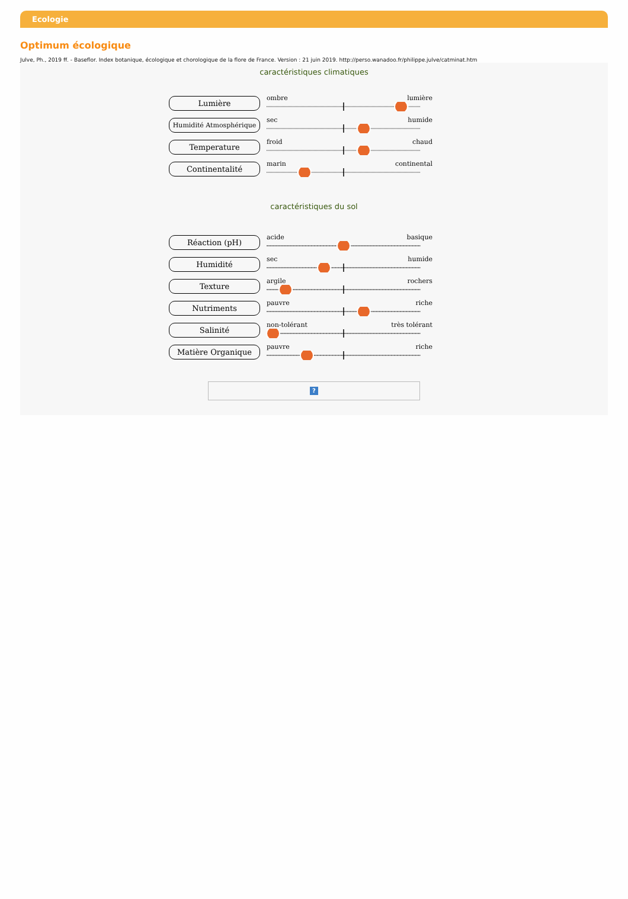Ecologie
Optimum écologique
Julve, Ph., 2019 ff. - Baseflor. Index botanique, écologique et chorologique de la flore de France. Version : 21 juin 2019. http://perso.wanadoo.fr/philippe.julve/catminat.htm
caractéristiques climatiques
Lumière
ombre lumière
Humidité Atmosphérique
sec humide
Temperature
froid chaud
Continentalité
marin continental
caractéristiques du sol
Réaction (pH)
acide basique
Humidité
sec humide
Texture
argile rochers
Nutriments
pauvre riche
Salinité
non-tolérant très tolérant
Matière Organique
pauvre riche
?